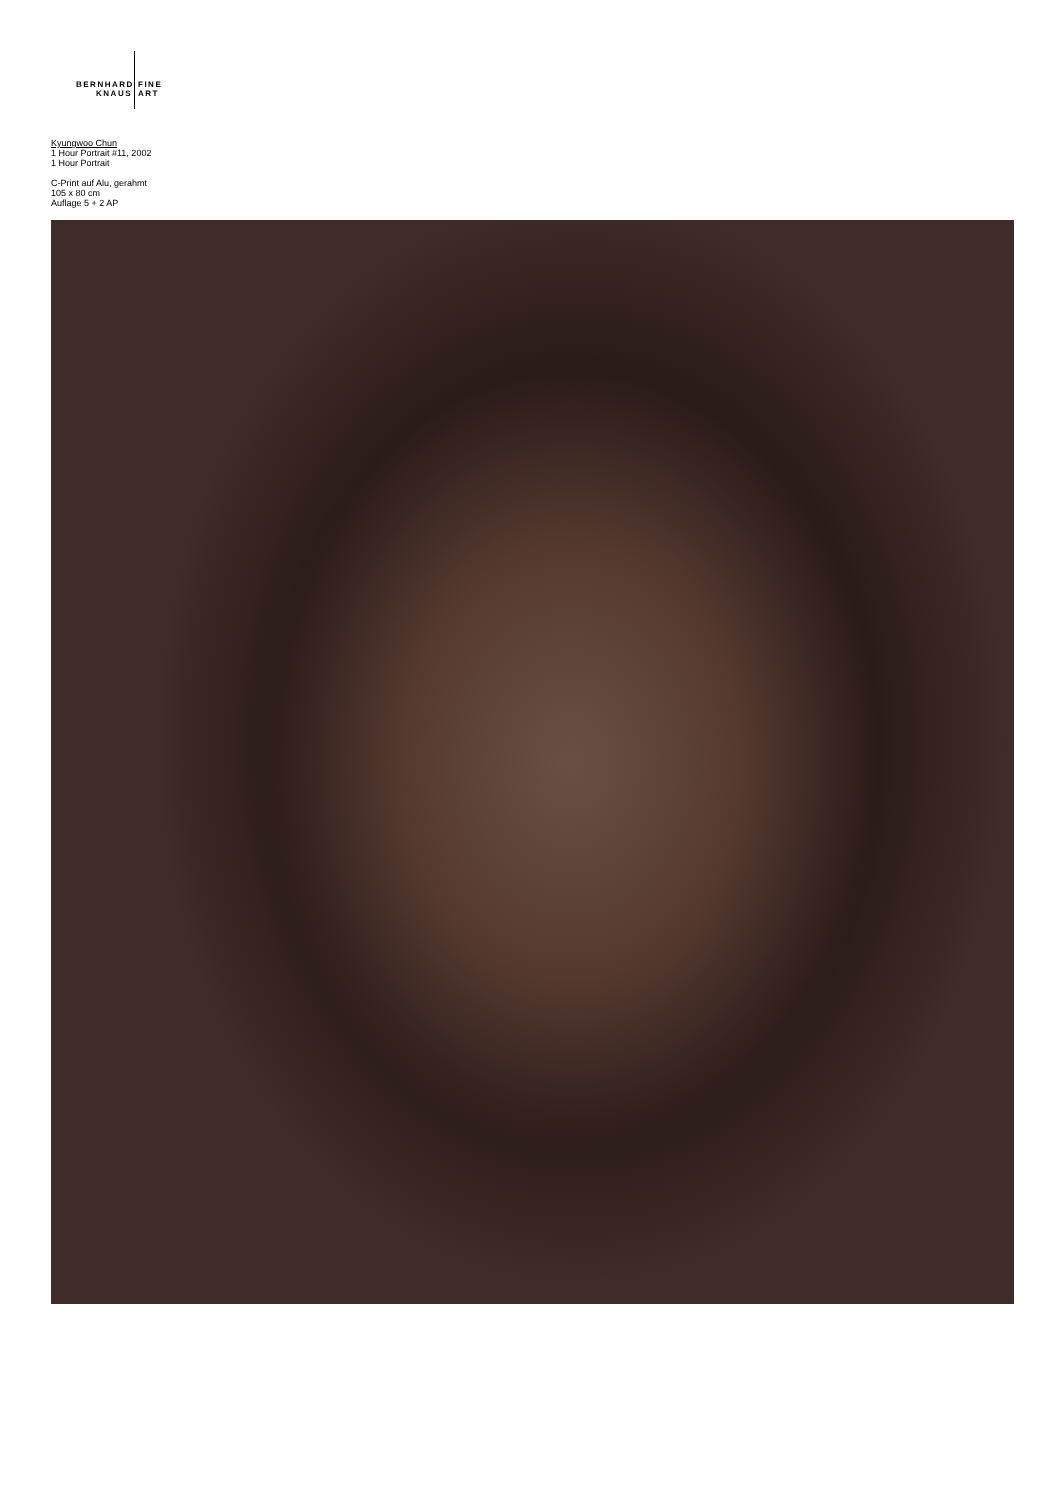BERNHARD FINE
KNAUS ART
Kyungwoo Chun
1 Hour Portrait #11, 2002
1 Hour Portrait
C-Print auf Alu, gerahmt
105 x 80 cm
Auflage 5 + 2 AP